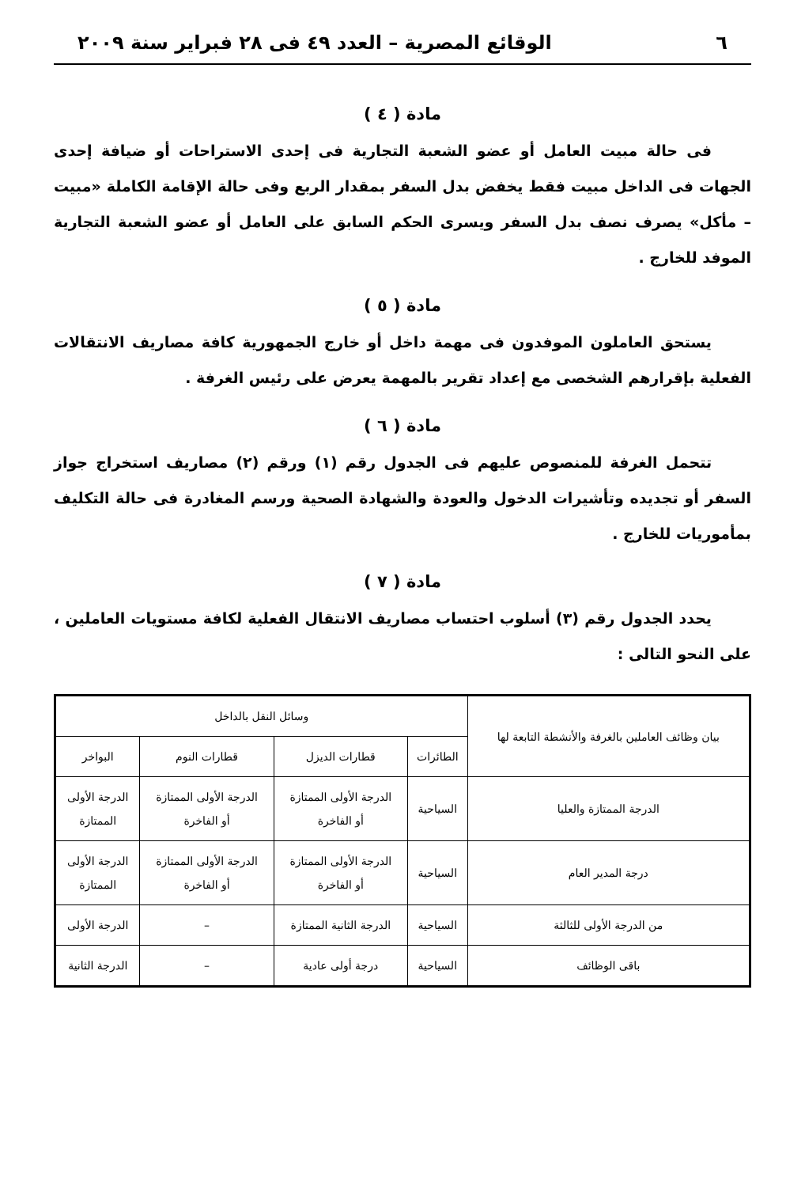٦ الوقائع المصرية – العدد ٤٩ فى ٢٨ فبراير سنة ٢٠٠٩
مادة ( ٤ )
فى حالة مبيت العامل أو عضو الشعبة التجارية فى إحدى الاستراحات أو ضيافة إحدى الجهات فى الداخل مبيت فقط يخفض بدل السفر بمقدار الربع وفى حالة الإقامة الكاملة «مبيت – مأكل» يصرف نصف بدل السفر ويسرى الحكم السابق على العامل أو عضو الشعبة التجارية الموفد للخارج .
مادة ( ٥ )
يستحق العاملون الموفدون فى مهمة داخل أو خارج الجمهورية كافة مصاريف الانتقالات الفعلية بإقرارهم الشخصى مع إعداد تقرير بالمهمة يعرض على رئيس الغرفة .
مادة ( ٦ )
تتحمل الغرفة للمنصوص عليهم فى الجدول رقم (١) ورقم (٢) مصاريف استخراج جواز السفر أو تجديده وتأشيرات الدخول والعودة والشهادة الصحية ورسم المغادرة فى حالة التكليف بمأموريات للخارج .
مادة ( ٧ )
يحدد الجدول رقم (٣) أسلوب احتساب مصاريف الانتقال الفعلية لكافة مستويات العاملين ، على النحو التالى :
| بيان وظائف العاملين بالغرفة والأنشطة التابعة لها | وسائل النقل بالداخل | | | |
| --- | --- | --- | --- | --- |
| | الطائرات | قطارات الديزل | قطارات النوم | البواخر |
| الدرجة الممتازة والعليا | السياحية | الدرجة الأولى الممتازة أو الفاخرة | الدرجة الأولى الممتازة أو الفاخرة | الدرجة الأولى الممتازة |
| درجة المدير العام | السياحية | الدرجة الأولى الممتازة أو الفاخرة | الدرجة الأولى الممتازة أو الفاخرة | الدرجة الأولى الممتازة |
| من الدرجة الأولى للثالثة | السياحية | الدرجة الثانية الممتازة | – | الدرجة الأولى |
| باقى الوظائف | السياحية | درجة أولى عادية | – | الدرجة الثانية |